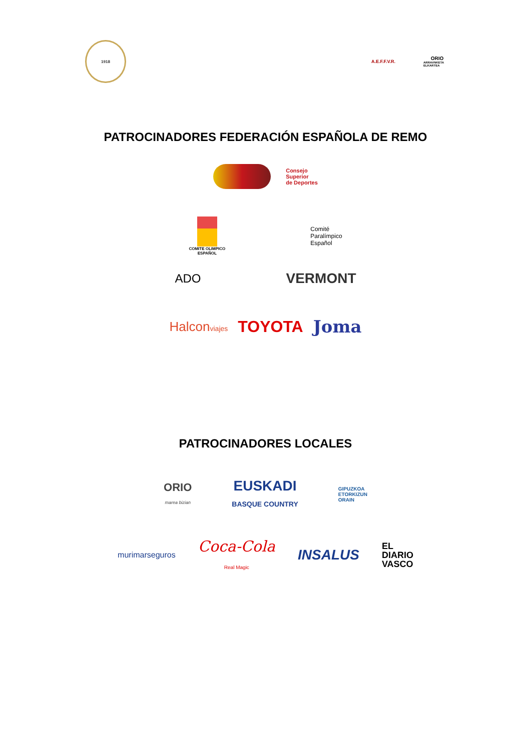1918
A.E.F.F.V.R. ORIO
ARRAVNKETA ELKARTEA
PATROCINADORES FEDERACIÓN ESPAÑOLA DE REMO
Consejo
Superior
de Deportes
COMITE OLIMPICO
ESPAÑOL
Comité
Paralímpico
Español
ADO
VERMONT
Halconviajes TOYOTA Joma
PATROCINADORES LOCALES
ORIO
marea bizian
EUSKADI
BASQUE COUNTRY
GIPUZKOA
ETORKIZUN
ORAIN
murimarseguros
Coca-Cola
Real Magic
INSALUS
EL
DIARIO
VASCO